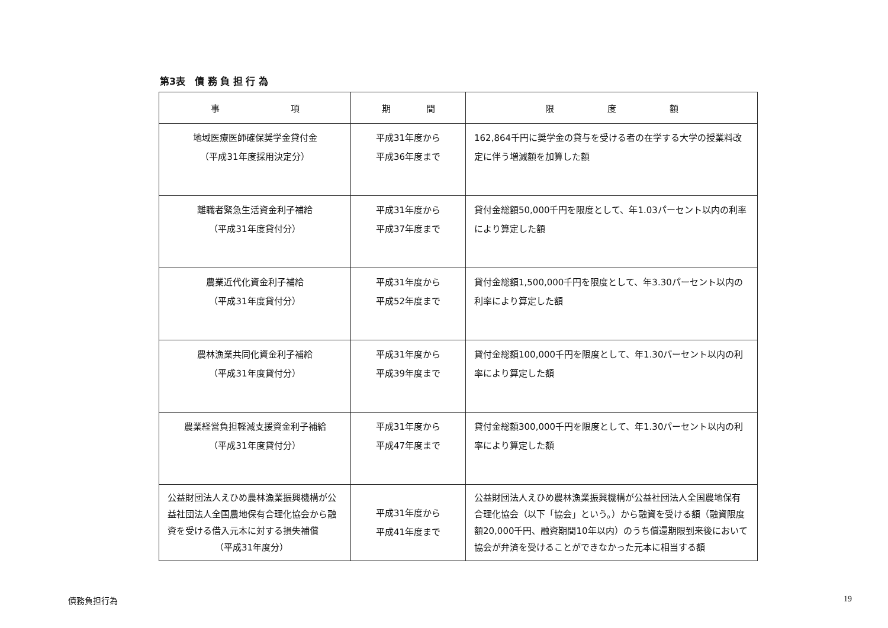第3表　債 務 負 担 行 為
| 事 項 | 期 間 | 限 度 額 |
| --- | --- | --- |
| 地域医療医師確保奨学金貸付金 （平成31年度採用決定分） | 平成31年度から 平成36年度まで | 162,864千円に奨学金の貸与を受ける者の在学する大学の授業料改定に伴う増減額を加算した額 |
| 離職者緊急生活資金利子補給 （平成31年度貸付分） | 平成31年度から 平成37年度まで | 貸付金総額50,000千円を限度として、年1.03パーセント以内の利率により算定した額 |
| 農業近代化資金利子補給 （平成31年度貸付分） | 平成31年度から 平成52年度まで | 貸付金総額1,500,000千円を限度として、年3.30パーセント以内の利率により算定した額 |
| 農林漁業共同化資金利子補給 （平成31年度貸付分） | 平成31年度から 平成39年度まで | 貸付金総額100,000千円を限度として、年1.30パーセント以内の利率により算定した額 |
| 農業経営負担軽減支援資金利子補給 （平成31年度貸付分） | 平成31年度から 平成47年度まで | 貸付金総額300,000千円を限度として、年1.30パーセント以内の利率により算定した額 |
| 公益財団法人えひめ農林漁業振興機構が公益社団法人全国農地保有合理化協会から融資を受ける借入元本に対する損失補償 （平成31年度分） | 平成31年度から 平成41年度まで | 公益財団法人えひめ農林漁業振興機構が公益社団法人全国農地保有合理化協会（以下「協会」という。）から融資を受ける額（融資限度額20,000千円、融資期間10年以内）のうち償還期限到来後において協会が弁済を受けることができなかった元本に相当する額 |
債務負担行為 19